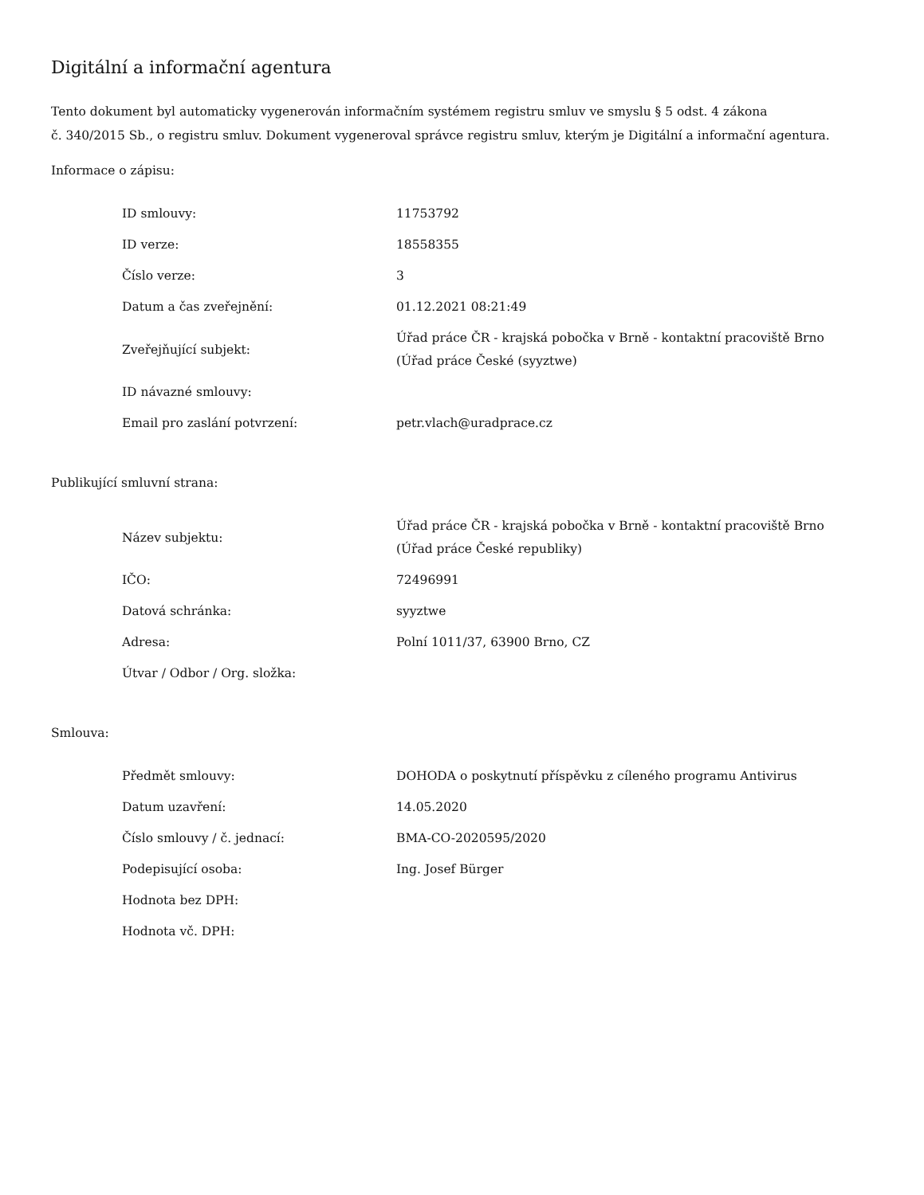Digitální a informační agentura
Tento dokument byl automaticky vygenerován informačním systémem registru smluv ve smyslu § 5 odst. 4 zákona
č. 340/2015 Sb., o registru smluv. Dokument vygeneroval správce registru smluv, kterým je Digitální a informační agentura.
Informace o zápisu:
| ID smlouvy: | 11753792 |
| ID verze: | 18558355 |
| Číslo verze: | 3 |
| Datum a čas zveřejnění: | 01.12.2021 08:21:49 |
| Zveřejňující subjekt: | Úřad práce ČR - krajská pobočka v Brně - kontaktní pracoviště Brno (Úřad práce České (syyztwe) |
| ID návazné smlouvy: | |
| Email pro zaslání potvrzení: | petr.vlach@uradprace.cz |
Publikující smluvní strana:
| Název subjektu: | Úřad práce ČR - krajská pobočka v Brně - kontaktní pracoviště Brno (Úřad práce České republiky) |
| IČO: | 72496991 |
| Datová schránka: | syyztwe |
| Adresa: | Polní 1011/37, 63900 Brno, CZ |
| Útvar / Odbor / Org. složka: | |
Smlouva:
| Předmět smlouvy: | DOHODA o poskytnutí příspěvku z cíleného programu Antivirus |
| Datum uzavření: | 14.05.2020 |
| Číslo smlouvy / č. jednací: | BMA-CO-2020595/2020 |
| Podepisující osoba: | Ing. Josef Bürger |
| Hodnota bez DPH: | |
| Hodnota vč. DPH: | |